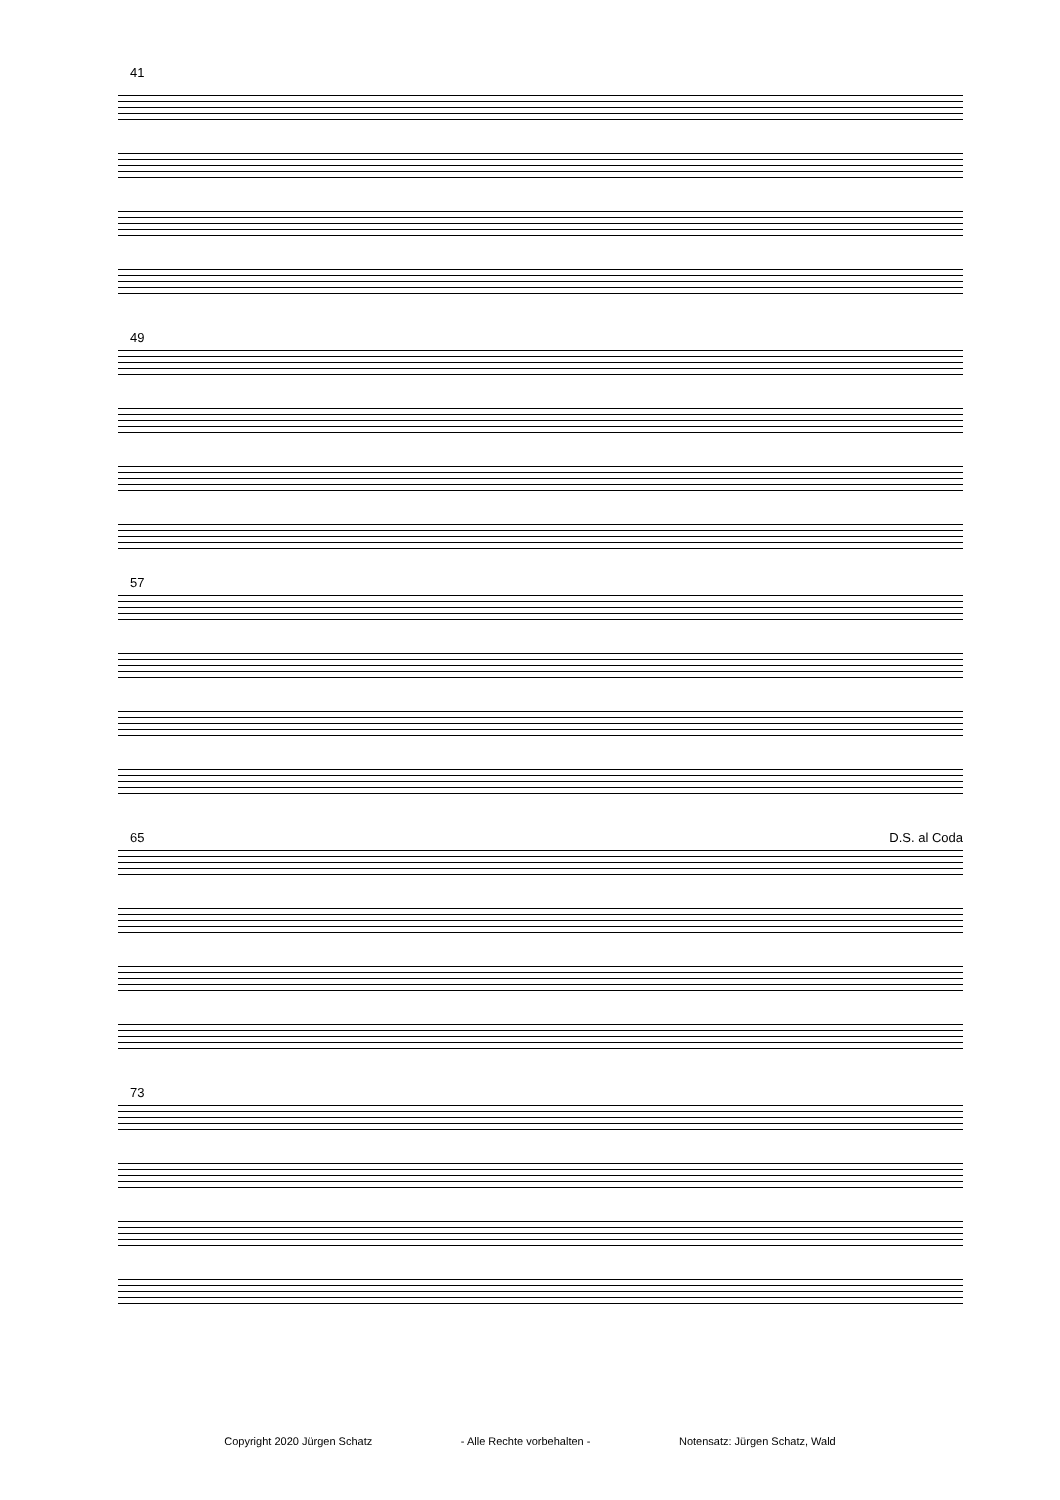41
49
57
65 D.S. al Coda
73
Copyright 2020 Jürgen Schatz - Alle Rechte vorbehalten - Notensatz: Jürgen Schatz, Wald